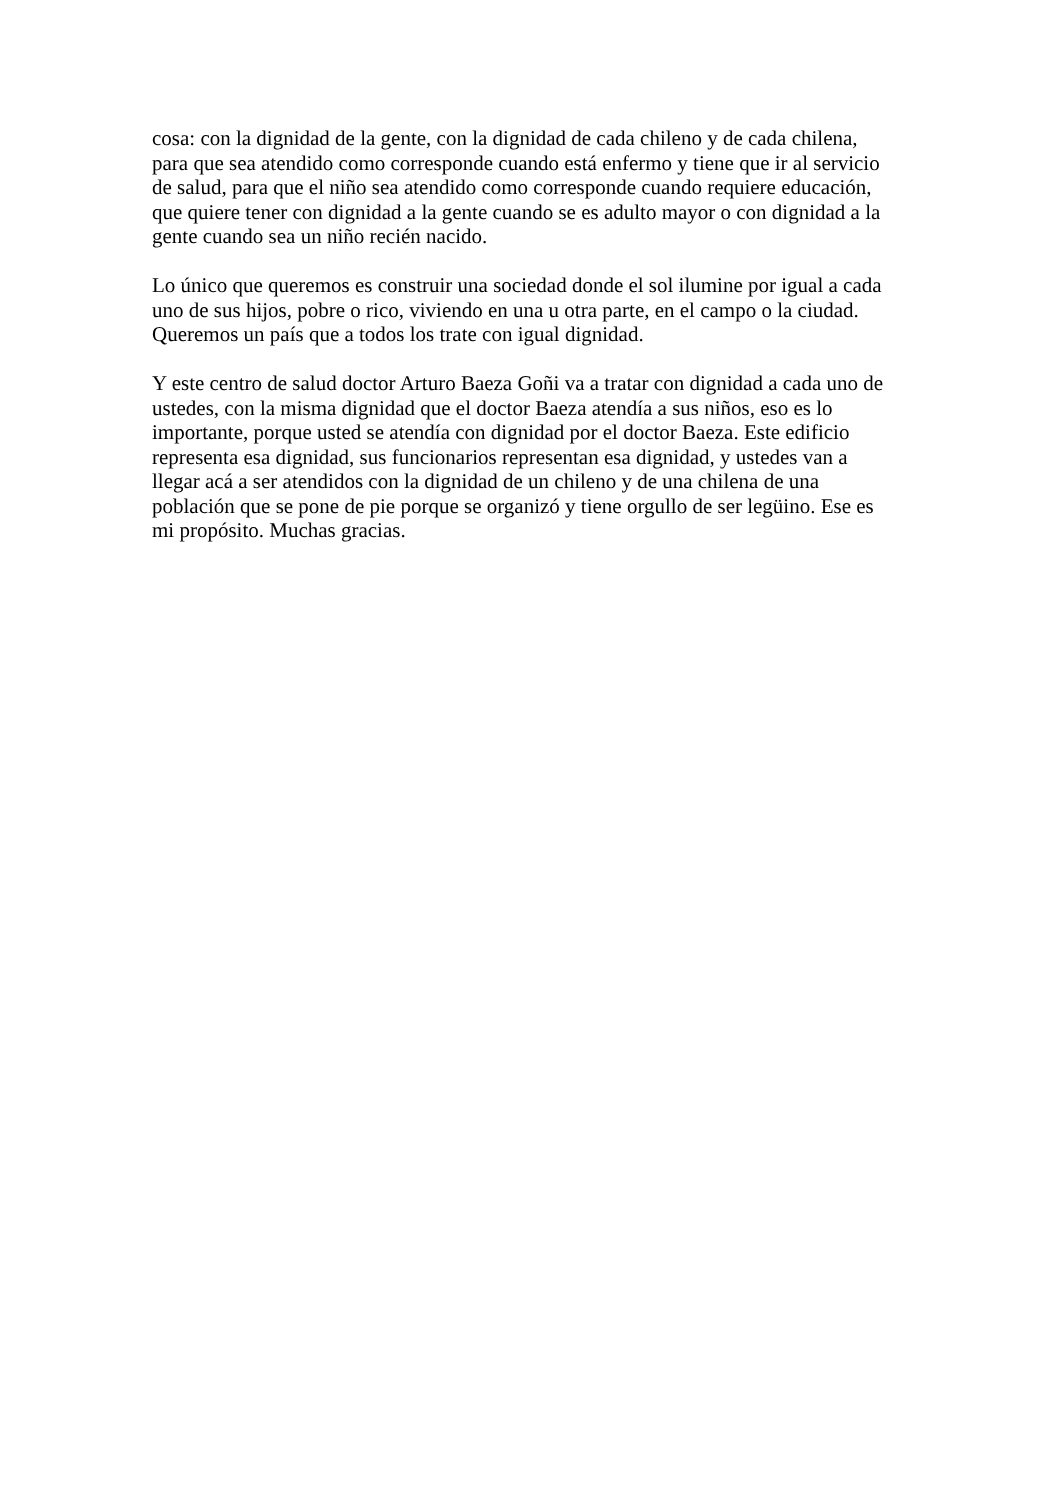cosa: con la dignidad de la gente, con la dignidad de cada chileno y de cada chilena,
para que sea atendido como corresponde cuando está enfermo y tiene que ir al servicio
de salud, para que el niño sea atendido como corresponde cuando requiere educación,
que quiere tener con dignidad a la gente cuando se es adulto mayor o con dignidad a la
gente cuando sea un niño recién nacido.
Lo único que queremos es construir una sociedad donde el sol ilumine por igual a cada
uno de sus hijos, pobre o rico, viviendo en una u otra parte, en el campo o la ciudad.
Queremos un país que a todos los trate con igual dignidad.
Y este centro de salud doctor Arturo Baeza Goñi va a tratar con dignidad a cada uno de
ustedes, con la misma dignidad que el doctor Baeza atendía a sus niños, eso es lo
importante, porque usted se atendía con dignidad por el doctor Baeza. Este edificio
representa esa dignidad, sus funcionarios representan esa dignidad, y ustedes van a
llegar acá a ser atendidos con la dignidad de un chileno y de una chilena de una
población que se pone de pie porque se organizó y tiene orgullo de ser legüino. Ese es
mi propósito. Muchas gracias.